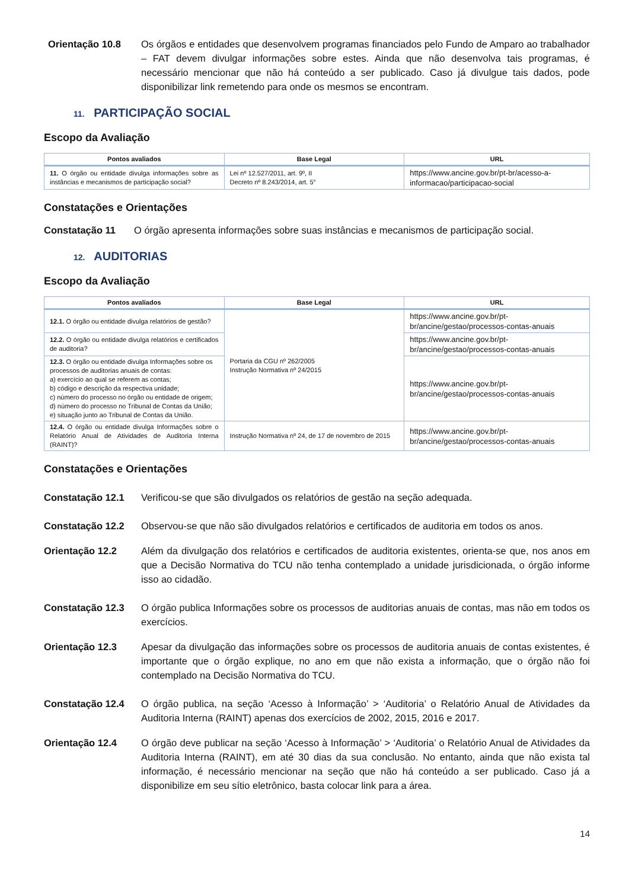Orientação 10.8 Os órgãos e entidades que desenvolvem programas financiados pelo Fundo de Amparo ao trabalhador – FAT devem divulgar informações sobre estes. Ainda que não desenvolva tais programas, é necessário mencionar que não há conteúdo a ser publicado. Caso já divulgue tais dados, pode disponibilizar link remetendo para onde os mesmos se encontram.
11. PARTICIPAÇÃO SOCIAL
Escopo da Avaliação
| Pontos avaliados | Base Legal | URL |
| --- | --- | --- |
| 11. O órgão ou entidade divulga informações sobre as instâncias e mecanismos de participação social? | Lei nº 12.527/2011, art. 9º, II Decreto nº 8.243/2014, art. 5° | https://www.ancine.gov.br/pt-br/acesso-a-informacao/participacao-social |
Constatações e Orientações
Constatação 11 O órgão apresenta informações sobre suas instâncias e mecanismos de participação social.
12. AUDITORIAS
Escopo da Avaliação
| Pontos avaliados | Base Legal | URL |
| --- | --- | --- |
| 12.1. O órgão ou entidade divulga relatórios de gestão? | Portaria da CGU nº 262/2005 Instrução Normativa nº 24/2015 | https://www.ancine.gov.br/pt-br/ancine/gestao/processos-contas-anuais |
| 12.2. O órgão ou entidade divulga relatórios e certificados de auditoria? | | https://www.ancine.gov.br/pt-br/ancine/gestao/processos-contas-anuais |
| 12.3. O órgão ou entidade divulga Informações sobre os processos de auditorias anuais de contas: a) exercício ao qual se referem as contas; b) código e descrição da respectiva unidade; c) número do processo no órgão ou entidade de origem; d) número do processo no Tribunal de Contas da União; e) situação junto ao Tribunal de Contas da União. | | https://www.ancine.gov.br/pt-br/ancine/gestao/processos-contas-anuais |
| 12.4. O órgão ou entidade divulga Informações sobre o Relatório Anual de Atividades de Auditoria Interna (RAINT)? | Instrução Normativa nº 24, de 17 de novembro de 2015 | https://www.ancine.gov.br/pt-br/ancine/gestao/processos-contas-anuais |
Constatações e Orientações
Constatação 12.1 Verificou-se que são divulgados os relatórios de gestão na seção adequada.
Constatação 12.2 Observou-se que não são divulgados relatórios e certificados de auditoria em todos os anos.
Orientação 12.2 Além da divulgação dos relatórios e certificados de auditoria existentes, orienta-se que, nos anos em que a Decisão Normativa do TCU não tenha contemplado a unidade jurisdicionada, o órgão informe isso ao cidadão.
Constatação 12.3 O órgão publica Informações sobre os processos de auditorias anuais de contas, mas não em todos os exercícios.
Orientação 12.3 Apesar da divulgação das informações sobre os processos de auditoria anuais de contas existentes, é importante que o órgão explique, no ano em que não exista a informação, que o órgão não foi contemplado na Decisão Normativa do TCU.
Constatação 12.4 O órgão publica, na seção ‘Acesso à Informação’ > ‘Auditoria’ o Relatório Anual de Atividades da Auditoria Interna (RAINT) apenas dos exercícios de 2002, 2015, 2016 e 2017.
Orientação 12.4 O órgão deve publicar na seção ‘Acesso à Informação’ > ‘Auditoria’ o Relatório Anual de Atividades da Auditoria Interna (RAINT), em até 30 dias da sua conclusão. No entanto, ainda que não exista tal informação, é necessário mencionar na seção que não há conteúdo a ser publicado. Caso já a disponibilize em seu sítio eletrônico, basta colocar link para a área.
14